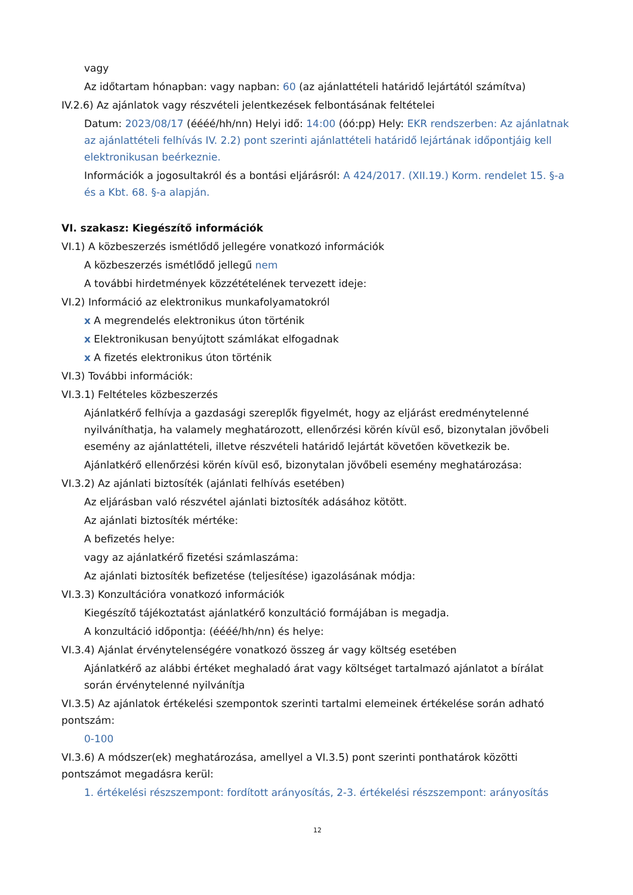vagy
Az időtartam hónapban: vagy napban: 60 (az ajánlattételi határidő lejártától számítva)
IV.2.6) Az ajánlatok vagy részvételi jelentkezések felbontásának feltételei
Datum: 2023/08/17 (éééé/hh/nn) Helyi idő: 14:00 (óó:pp) Hely: EKR rendszerben: Az ajánlatnak az ajánlattételi felhívás IV. 2.2) pont szerinti ajánlattételi határidő lejártának időpontjáig kell elektronikusan beérkeznie.
Információk a jogosultakról és a bontási eljárásról: A 424/2017. (XII.19.) Korm. rendelet 15. §-a és a Kbt. 68. §-a alapján.
VI. szakasz: Kiegészítő információk
VI.1) A közbeszerzés ismétlődő jellegére vonatkozó információk
A közbeszerzés ismétlődő jellegű nem
A további hirdetmények közzétételének tervezett ideje:
VI.2) Információ az elektronikus munkafolyamatokról
x A megrendelés elektronikus úton történik
x Elektronikusan benyújtott számlákat elfogadnak
x A fizetés elektronikus úton történik
VI.3) További információk:
VI.3.1) Feltételes közbeszerzés
Ajánlatkérő felhívja a gazdasági szereplők figyelmét, hogy az eljárást eredménytelenné nyilváníthatja, ha valamely meghatározott, ellenőrzési körén kívül eső, bizonytalan jövőbeli esemény az ajánlattételi, illetve részvételi határidő lejártát követően következik be.
Ajánlatkérő ellenőrzési körén kívül eső, bizonytalan jövőbeli esemény meghatározása:
VI.3.2) Az ajánlati biztosíték (ajánlati felhívás esetében)
Az eljárásban való részvétel ajánlati biztosíték adásához kötött.
Az ajánlati biztosíték mértéke:
A befizetés helye:
vagy az ajánlatkérő fizetési számlaszáma:
Az ajánlati biztosíték befizetése (teljesítése) igazolásának módja:
VI.3.3) Konzultációra vonatkozó információk
Kiegészítő tájékoztatást ajánlatkérő konzultáció formájában is megadja.
A konzultáció időpontja: (éééé/hh/nn) és helye:
VI.3.4) Ajánlat érvénytelenségére vonatkozó összeg ár vagy költség esetében
Ajánlatkérő az alábbi értéket meghaladó árat vagy költséget tartalmazó ajánlatot a bírálat során érvénytelenné nyilvánítja
VI.3.5) Az ajánlatok értékelési szempontok szerinti tartalmi elemeinek értékelése során adható pontszám:
0-100
VI.3.6) A módszer(ek) meghatározása, amellyel a VI.3.5) pont szerinti ponthatárok közötti pontszámot megadásra kerül:
1. értékelési részszempont: fordított arányosítás, 2-3. értékelési részszempont: arányosítás
12